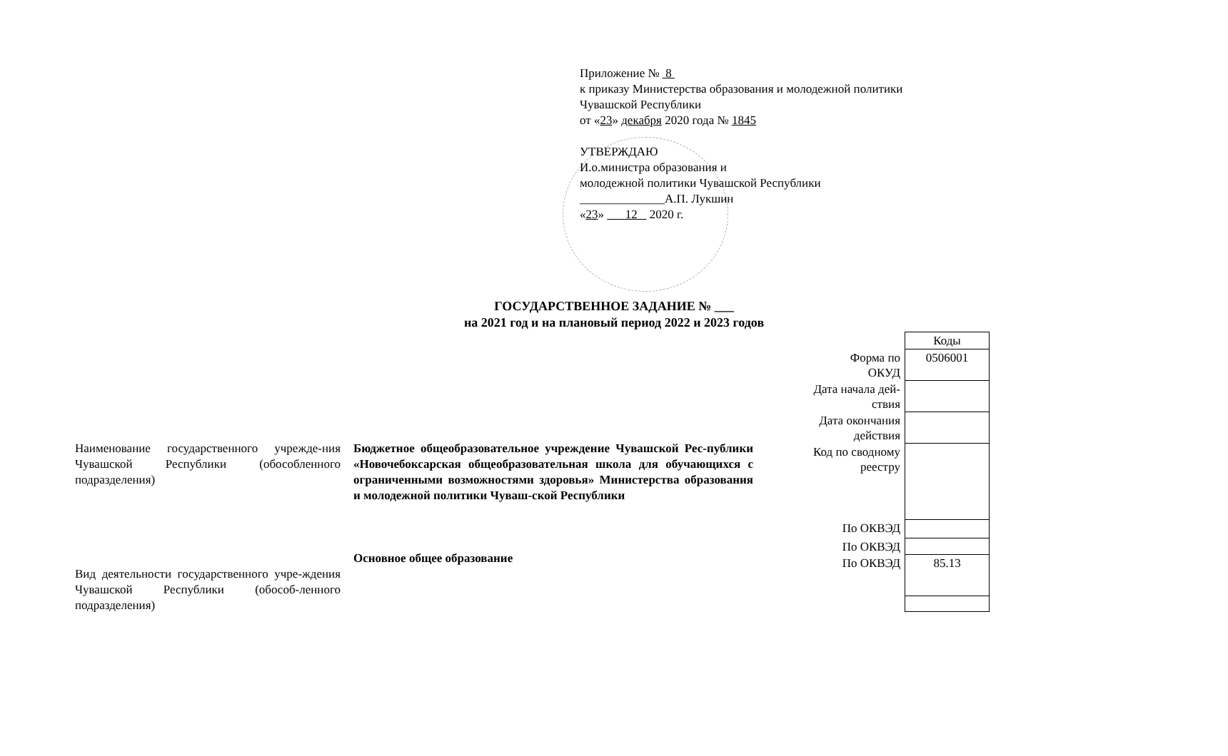Приложение № 8
к приказу Министерства образования и молодежной политики
Чувашской Республики
от «23» декабря 2020 года № 1845
УТВЕРЖДАЮ
И.о.министра образования и
молодежной политики Чувашской Республики
______________А.П. Лукшин
«23» 12 2020 г.
ГОСУДАРСТВЕННОЕ ЗАДАНИЕ № ___
на 2021 год и на плановый период 2022 и 2023 годов
| | Коды |
| Форма по ОКУД | 0506001 |
| Дата начала дей- ствия | |
| Дата окончания действия | |
| Код по сводному реестру | |
| По ОКВЭД | |
| По ОКВЭД | |
| По ОКВЭД | 85.13 |
Наименование государственного учрежде-ния Чувашской Республики (обособленного подразделения)
Вид деятельности государственного учре-ждения Чувашской Республики (обособ-ленного подразделения)
Бюджетное общеобразовательное учреждение Чувашской Рес-публики «Новочебоксарская общеобразовательная школа для обучающихся с ограниченными возможностями здоровья» Министерства образования и молодежной политики Чуваш-ской Республики
Основное общее образование